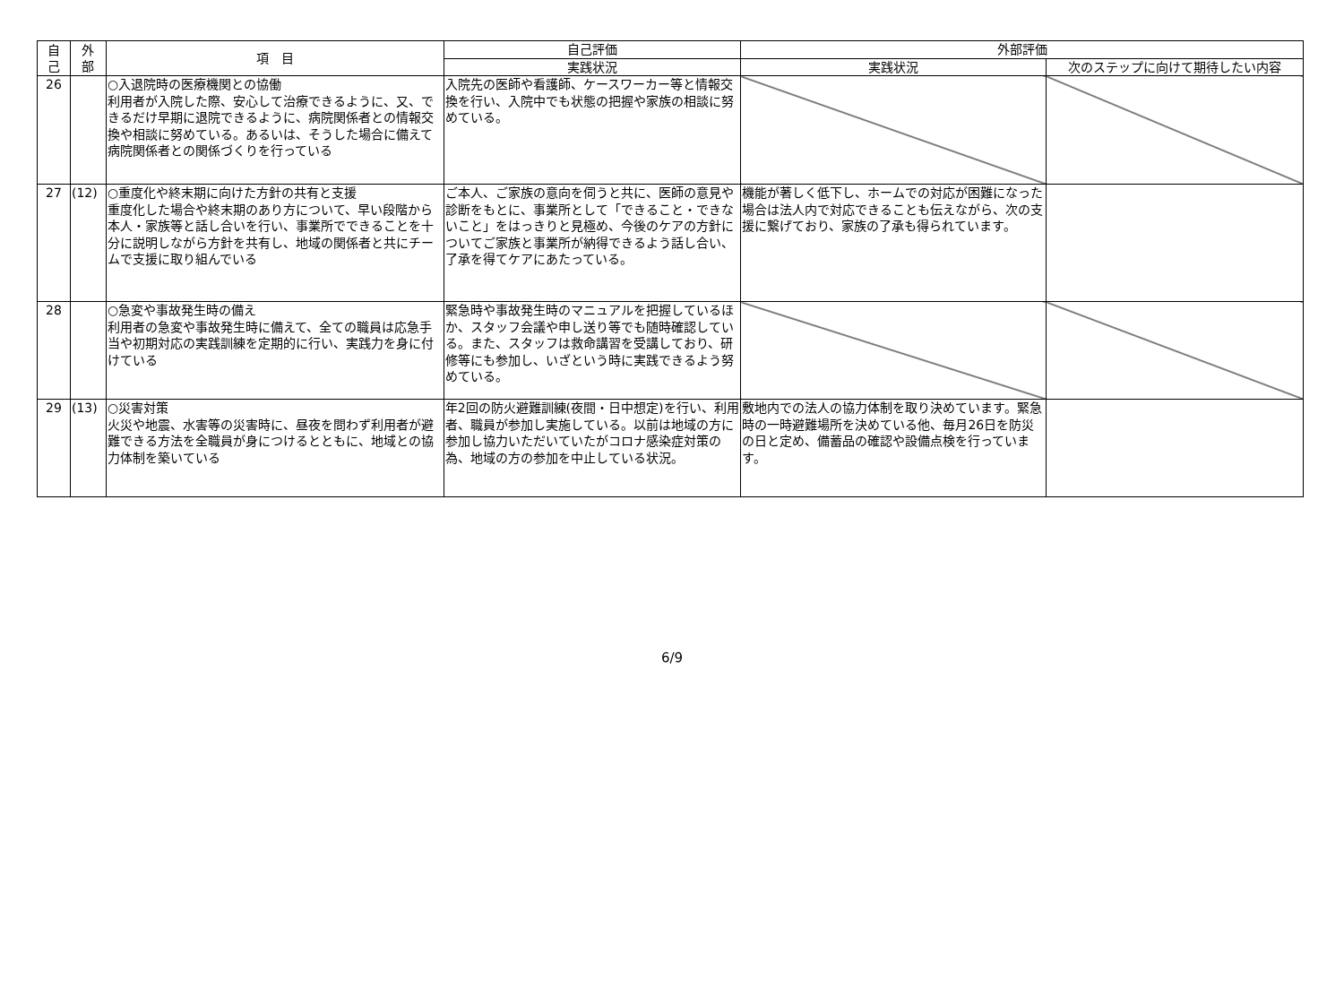| 自 己 | 外 部 | 項 目 | 自己評価 | 外部評価 | |
| --- | --- | --- | --- | --- | --- |
| | | | 実践状況 | 実践状況 | 次のステップに向けて期待したい内容 |
| 26 | | ○入退院時の医療機関との協働 利用者が入院した際、安心して治療できるように、又、できるだけ早期に退院できるように、病院関係者との情報交換や相談に努めている。あるいは、そうした場合に備えて病院関係者との関係づくりを行っている | 入院先の医師や看護師、ケースワーカー等と情報交換を行い、入院中でも状態の把握や家族の相談に努めている。 | | |
| 27 | (12) | ○重度化や終末期に向けた方針の共有と支援 重度化した場合や終末期のあり方について、早い段階から本人・家族等と話し合いを行い、事業所でできることを十分に説明しながら方針を共有し、地域の関係者と共にチームで支援に取り組んでいる | ご本人、ご家族の意向を伺うと共に、医師の意見や診断をもとに、事業所として「できること・できないこと」をはっきりと見極め、今後のケアの方針についてご家族と事業所が納得できるよう話し合い、了承を得てケアにあたっている。 | 機能が著しく低下し、ホームでの対応が困難になった場合は法人内で対応できることも伝えながら、次の支援に繋げており、家族の了承も得られています。 | |
| 28 | | ○急変や事故発生時の備え 利用者の急変や事故発生時に備えて、全ての職員は応急手当や初期対応の実践訓練を定期的に行い、実践力を身に付けている | 緊急時や事故発生時のマニュアルを把握しているほか、スタッフ会議や申し送り等でも随時確認している。また、スタッフは救命講習を受講しており、研修等にも参加し、いざという時に実践できるよう努めている。 | | |
| 29 | (13) | ○災害対策 火災や地震、水害等の災害時に、昼夜を問わず利用者が避難できる方法を全職員が身につけるとともに、地域との協力体制を築いている | 年2回の防火避難訓練(夜間・日中想定)を行い、利用者、職員が参加し実施している。以前は地域の方に参加し協力いただいていたがコロナ感染症対策の為、地域の方の参加を中止している状況。 | 敷地内での法人の協力体制を取り決めています。緊急時の一時避難場所を決めている他、毎月26日を防災の日と定め、備蓄品の確認や設備点検を行っています。 | |
6/9